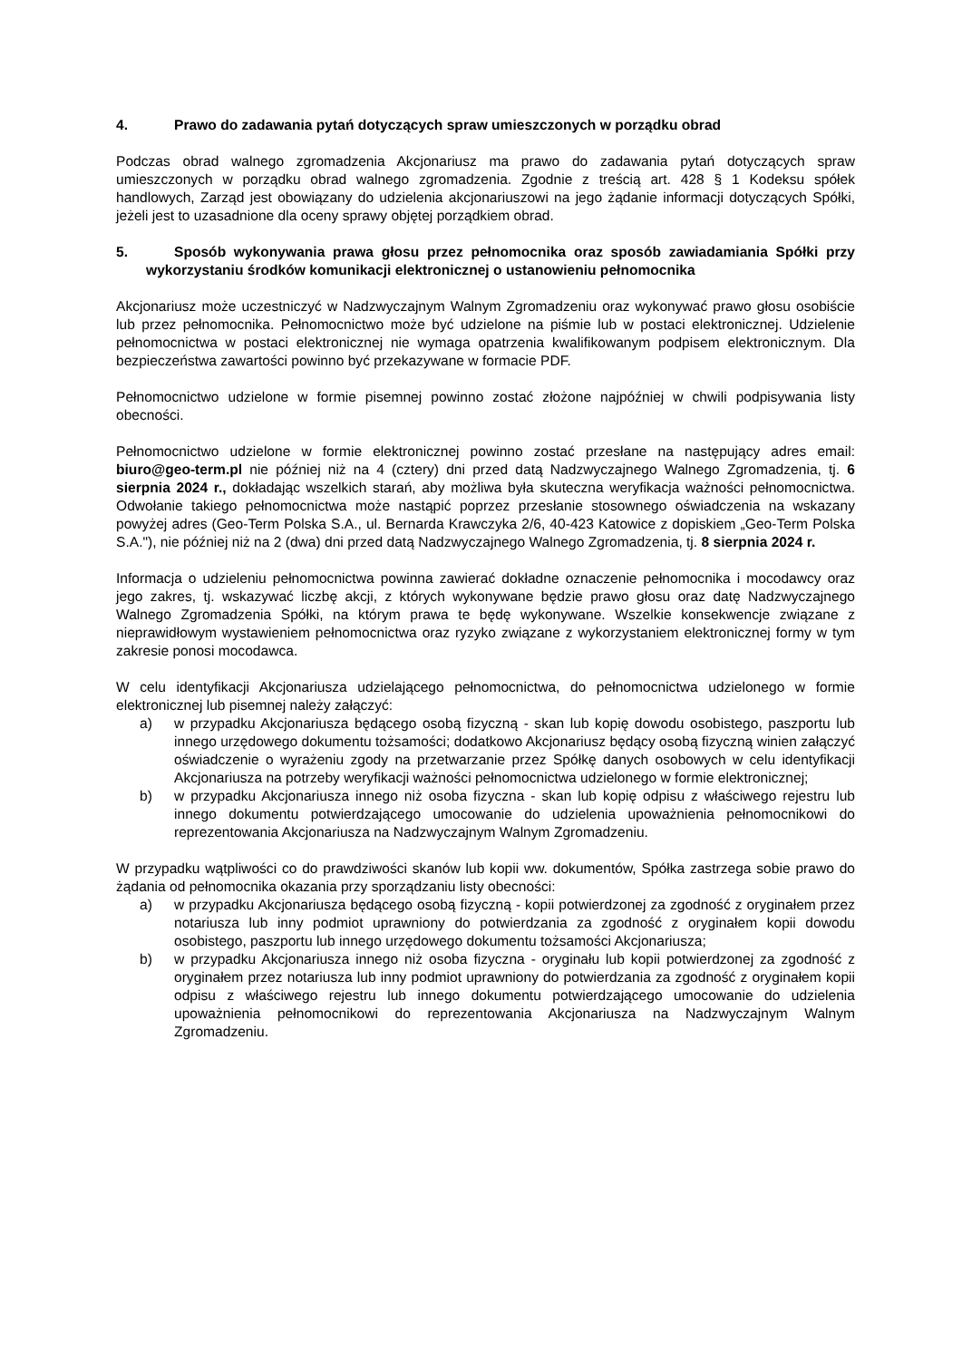4. Prawo do zadawania pytań dotyczących spraw umieszczonych w porządku obrad
Podczas obrad walnego zgromadzenia Akcjonariusz ma prawo do zadawania pytań dotyczących spraw umieszczonych w porządku obrad walnego zgromadzenia. Zgodnie z treścią art. 428 § 1 Kodeksu spółek handlowych, Zarząd jest obowiązany do udzielenia akcjonariuszowi na jego żądanie informacji dotyczących Spółki, jeżeli jest to uzasadnione dla oceny sprawy objętej porządkiem obrad.
5. Sposób wykonywania prawa głosu przez pełnomocnika oraz sposób zawiadamiania Spółki przy wykorzystaniu środków komunikacji elektronicznej o ustanowieniu pełnomocnika
Akcjonariusz może uczestniczyć w Nadzwyczajnym Walnym Zgromadzeniu oraz wykonywać prawo głosu osobiście lub przez pełnomocnika. Pełnomocnictwo może być udzielone na piśmie lub w postaci elektronicznej. Udzielenie pełnomocnictwa w postaci elektronicznej nie wymaga opatrzenia kwalifikowanym podpisem elektronicznym. Dla bezpieczeństwa zawartości powinno być przekazywane w formacie PDF.
Pełnomocnictwo udzielone w formie pisemnej powinno zostać złożone najpóźniej w chwili podpisywania listy obecności.
Pełnomocnictwo udzielone w formie elektronicznej powinno zostać przesłane na następujący adres email: biuro@geo-term.pl nie później niż na 4 (cztery) dni przed datą Nadzwyczajnego Walnego Zgromadzenia, tj. 6 sierpnia 2024 r., dokładając wszelkich starań, aby możliwa była skuteczna weryfikacja ważności pełnomocnictwa. Odwołanie takiego pełnomocnictwa może nastąpić poprzez przesłanie stosownego oświadczenia na wskazany powyżej adres (Geo-Term Polska S.A., ul. Bernarda Krawczyka 2/6, 40-423 Katowice z dopiskiem „Geo-Term Polska S.A."), nie później niż na 2 (dwa) dni przed datą Nadzwyczajnego Walnego Zgromadzenia, tj. 8 sierpnia 2024 r.
Informacja o udzieleniu pełnomocnictwa powinna zawierać dokładne oznaczenie pełnomocnika i mocodawcy oraz jego zakres, tj. wskazywać liczbę akcji, z których wykonywane będzie prawo głosu oraz datę Nadzwyczajnego Walnego Zgromadzenia Spółki, na którym prawa te będę wykonywane. Wszelkie konsekwencje związane z nieprawidłowym wystawieniem pełnomocnictwa oraz ryzyko związane z wykorzystaniem elektronicznej formy w tym zakresie ponosi mocodawca.
W celu identyfikacji Akcjonariusza udzielającego pełnomocnictwa, do pełnomocnictwa udzielonego w formie elektronicznej lub pisemnej należy załączyć:
a) w przypadku Akcjonariusza będącego osobą fizyczną - skan lub kopię dowodu osobistego, paszportu lub innego urzędowego dokumentu tożsamości; dodatkowo Akcjonariusz będący osobą fizyczną winien załączyć oświadczenie o wyrażeniu zgody na przetwarzanie przez Spółkę danych osobowych w celu identyfikacji Akcjonariusza na potrzeby weryfikacji ważności pełnomocnictwa udzielonego w formie elektronicznej;
b) w przypadku Akcjonariusza innego niż osoba fizyczna - skan lub kopię odpisu z właściwego rejestru lub innego dokumentu potwierdzającego umocowanie do udzielenia upoważnienia pełnomocnikowi do reprezentowania Akcjonariusza na Nadzwyczajnym Walnym Zgromadzeniu.
W przypadku wątpliwości co do prawdziwości skanów lub kopii ww. dokumentów, Spółka zastrzega sobie prawo do żądania od pełnomocnika okazania przy sporządzaniu listy obecności:
a) w przypadku Akcjonariusza będącego osobą fizyczną - kopii potwierdzonej za zgodność z oryginałem przez notariusza lub inny podmiot uprawniony do potwierdzania za zgodność z oryginałem kopii dowodu osobistego, paszportu lub innego urzędowego dokumentu tożsamości Akcjonariusza;
b) w przypadku Akcjonariusza innego niż osoba fizyczna - oryginału lub kopii potwierdzonej za zgodność z oryginałem przez notariusza lub inny podmiot uprawniony do potwierdzania za zgodność z oryginałem kopii odpisu z właściwego rejestru lub innego dokumentu potwierdzającego umocowanie do udzielenia upoważnienia pełnomocnikowi do reprezentowania Akcjonariusza na Nadzwyczajnym Walnym Zgromadzeniu.